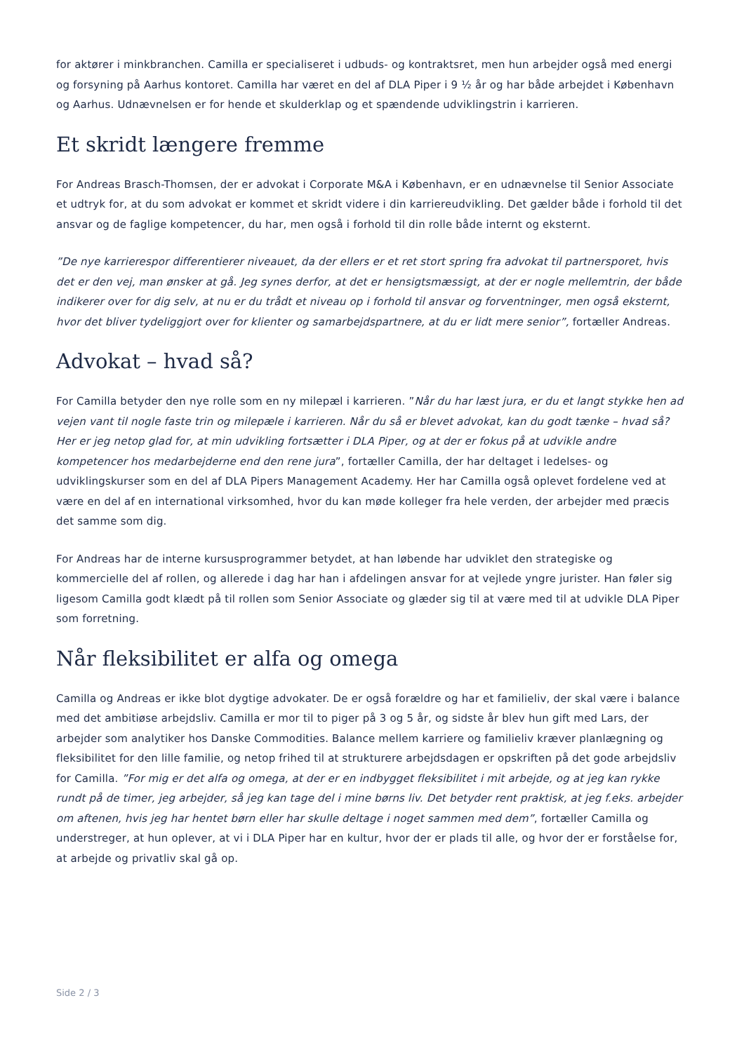for aktører i minkbranchen. Camilla er specialiseret i udbuds- og kontraktsret, men hun arbejder også med energi og forsyning på Aarhus kontoret. Camilla har været en del af DLA Piper i 9 ½ år og har både arbejdet i København og Aarhus. Udnævnelsen er for hende et skulderklap og et spændende udviklingstrin i karrieren.
Et skridt længere fremme
For Andreas Brasch-Thomsen, der er advokat i Corporate M&A i København, er en udnævnelse til Senior Associate et udtryk for, at du som advokat er kommet et skridt videre i din karriereudvikling. Det gælder både i forhold til det ansvar og de faglige kompetencer, du har, men også i forhold til din rolle både internt og eksternt.
”De nye karrierespor differentierer niveauet, da der ellers er et ret stort spring fra advokat til partnersporet, hvis det er den vej, man ønsker at gå. Jeg synes derfor, at det er hensigtsmæssigt, at der er nogle mellemtrin, der både indikerer over for dig selv, at nu er du trådt et niveau op i forhold til ansvar og forventninger, men også eksternt, hvor det bliver tydeliggjort over for klienter og samarbejdspartnere, at du er lidt mere senior”, fortæller Andreas.
Advokat – hvad så?
For Camilla betyder den nye rolle som en ny milepæl i karrieren. ”Når du har læst jura, er du et langt stykke hen ad vejen vant til nogle faste trin og milepæle i karrieren. Når du så er blevet advokat, kan du godt tænke – hvad så? Her er jeg netop glad for, at min udvikling fortsætter i DLA Piper, og at der er fokus på at udvikle andre kompetencer hos medarbejderne end den rene jura”, fortæller Camilla, der har deltaget i ledelses- og udviklingskurser som en del af DLA Pipers Management Academy. Her har Camilla også oplevet fordelene ved at være en del af en international virksomhed, hvor du kan møde kolleger fra hele verden, der arbejder med præcis det samme som dig.
For Andreas har de interne kursusprogrammer betydet, at han løbende har udviklet den strategiske og kommercielle del af rollen, og allerede i dag har han i afdelingen ansvar for at vejlede yngre jurister. Han føler sig ligesom Camilla godt klædt på til rollen som Senior Associate og glæder sig til at være med til at udvikle DLA Piper som forretning.
Når fleksibilitet er alfa og omega
Camilla og Andreas er ikke blot dygtige advokater. De er også forældre og har et familieliv, der skal være i balance med det ambitiøse arbejdsliv. Camilla er mor til to piger på 3 og 5 år, og sidste år blev hun gift med Lars, der arbejder som analytiker hos Danske Commodities. Balance mellem karriere og familieliv kræver planlægning og fleksibilitet for den lille familie, og netop frihed til at strukturere arbejdsdagen er opskriften på det gode arbejdsliv for Camilla. ”For mig er det alfa og omega, at der er en indbygget fleksibilitet i mit arbejde, og at jeg kan rykke rundt på de timer, jeg arbejder, så jeg kan tage del i mine børns liv. Det betyder rent praktisk, at jeg f.eks. arbejder om aftenen, hvis jeg har hentet børn eller har skulle deltage i noget sammen med dem”, fortæller Camilla og understreger, at hun oplever, at vi i DLA Piper har en kultur, hvor der er plads til alle, og hvor der er forståelse for, at arbejde og privatliv skal gå op.
Side 2 / 3